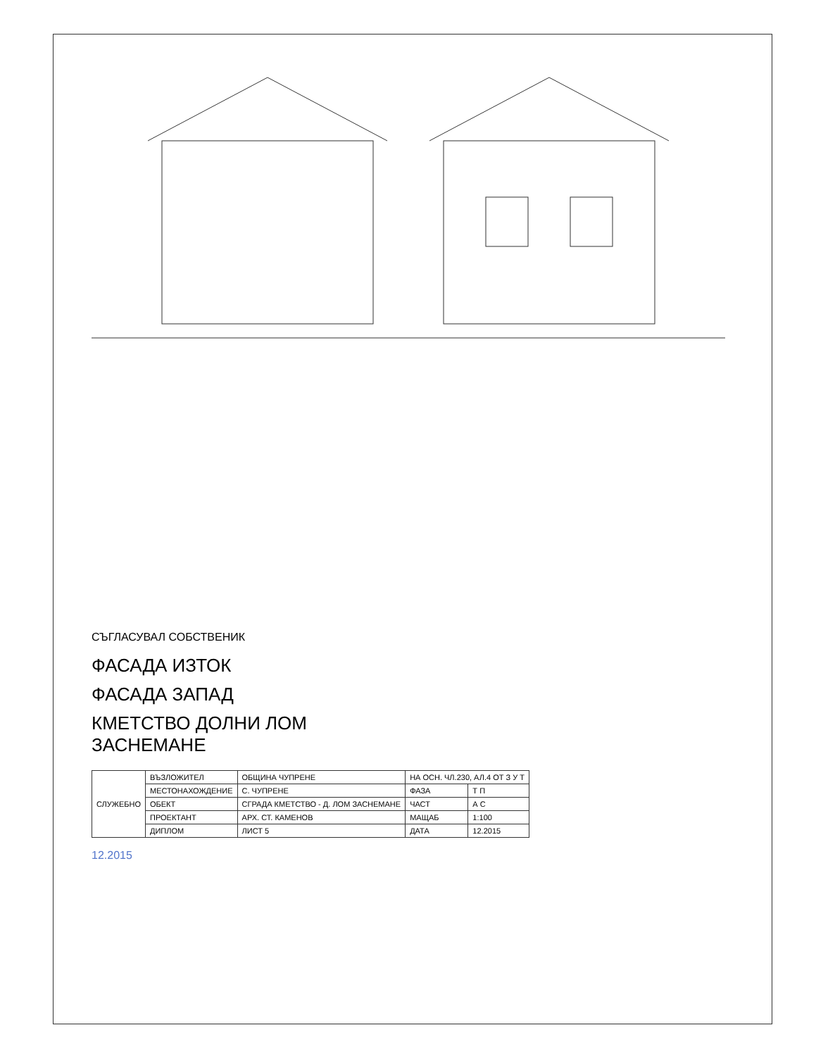СЪГЛАСУВАЛ СОБСТВЕНИК
ФАСАДА ИЗТОК
ФАСАДА ЗАПАД
КМЕТСТВО ДОЛНИ ЛОМ
ЗАСНЕМАНЕ
| СЛУЖЕБНО | ВЪЗЛОЖИТЕЛ | ОБЩИНА ЧУПРЕНЕ | НА ОСН. ЧЛ.230, АЛ.4 ОТ З У Т | |
| | МЕСТОНАХОЖДЕНИЕ | С. ЧУПРЕНЕ | ФАЗА | Т П |
| | ОБЕКТ | СГРАДА КМЕТСТВО - Д. ЛОМ ЗАСНЕМАНЕ | ЧАСТ | А С |
| | ПРОЕКТАНТ | АРХ. СТ. КАМЕНОВ | МАЩАБ | 1:100 |
| | ДИПЛОМ | ЛИСТ 5 | ДАТА | 12.2015 |
12.2015